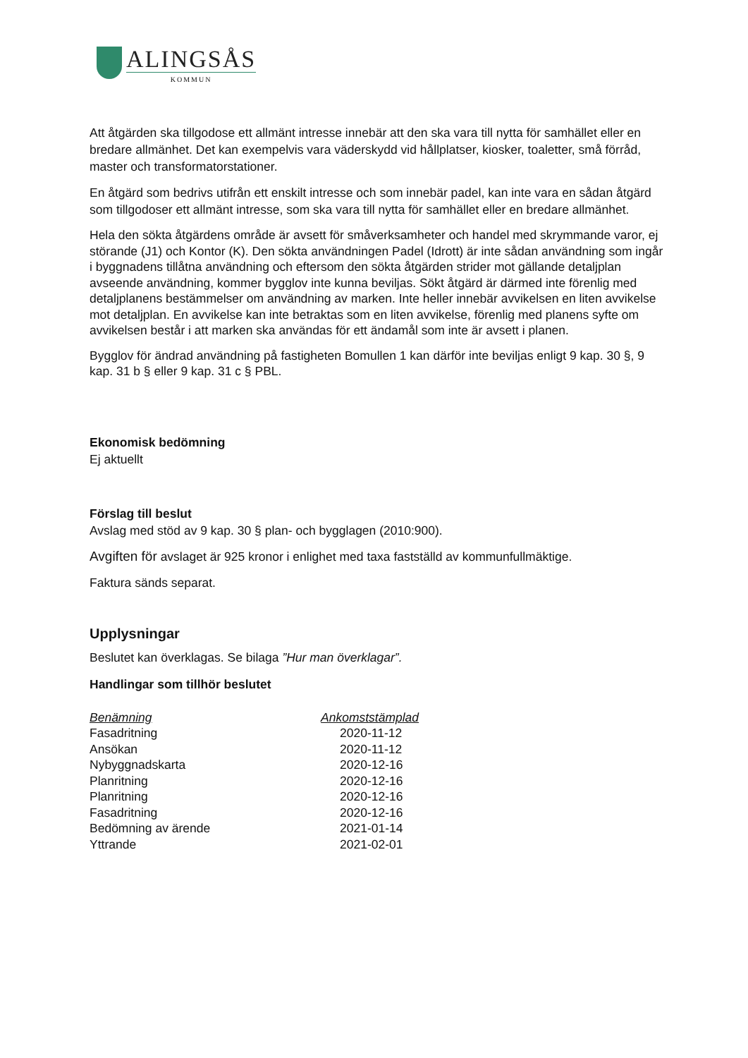ALINGSÅS
KOMMUN
Att åtgärden ska tillgodose ett allmänt intresse innebär att den ska vara till nytta för samhället eller en bredare allmänhet. Det kan exempelvis vara väderskydd vid hållplatser, kiosker, toaletter, små förråd, master och transformatorstationer.
En åtgärd som bedrivs utifrån ett enskilt intresse och som innebär padel, kan inte vara en sådan åtgärd som tillgodoser ett allmänt intresse, som ska vara till nytta för samhället eller en bredare allmänhet.
Hela den sökta åtgärdens område är avsett för småverksamheter och handel med skrymmande varor, ej störande (J1) och Kontor (K). Den sökta användningen Padel (Idrott) är inte sådan användning som ingår i byggnadens tillåtna användning och eftersom den sökta åtgärden strider mot gällande detaljplan avseende användning, kommer bygglov inte kunna beviljas. Sökt åtgärd är därmed inte förenlig med detaljplanens bestämmelser om användning av marken. Inte heller innebär avvikelsen en liten avvikelse mot detaljplan. En avvikelse kan inte betraktas som en liten avvikelse, förenlig med planens syfte om avvikelsen består i att marken ska användas för ett ändamål som inte är avsett i planen.
Bygglov för ändrad användning på fastigheten Bomullen 1 kan därför inte beviljas enligt 9 kap. 30 §, 9 kap. 31 b § eller 9 kap. 31 c § PBL.
Ekonomisk bedömning
Ej aktuellt
Förslag till beslut
Avslag med stöd av 9 kap. 30 § plan- och bygglagen (2010:900).
Avgiften för avslaget är 925 kronor i enlighet med taxa fastställd av kommunfullmäktige.
Faktura sänds separat.
Upplysningar
Beslutet kan överklagas. Se bilaga ”Hur man överklagar”.
Handlingar som tillhör beslutet
| Benämning | Ankomststämplad |
| --- | --- |
| Fasadritning | 2020-11-12 |
| Ansökan | 2020-11-12 |
| Nybyggnadskarta | 2020-12-16 |
| Planritning | 2020-12-16 |
| Planritning | 2020-12-16 |
| Fasadritning | 2020-12-16 |
| Bedömning av ärende | 2021-01-14 |
| Yttrande | 2021-02-01 |